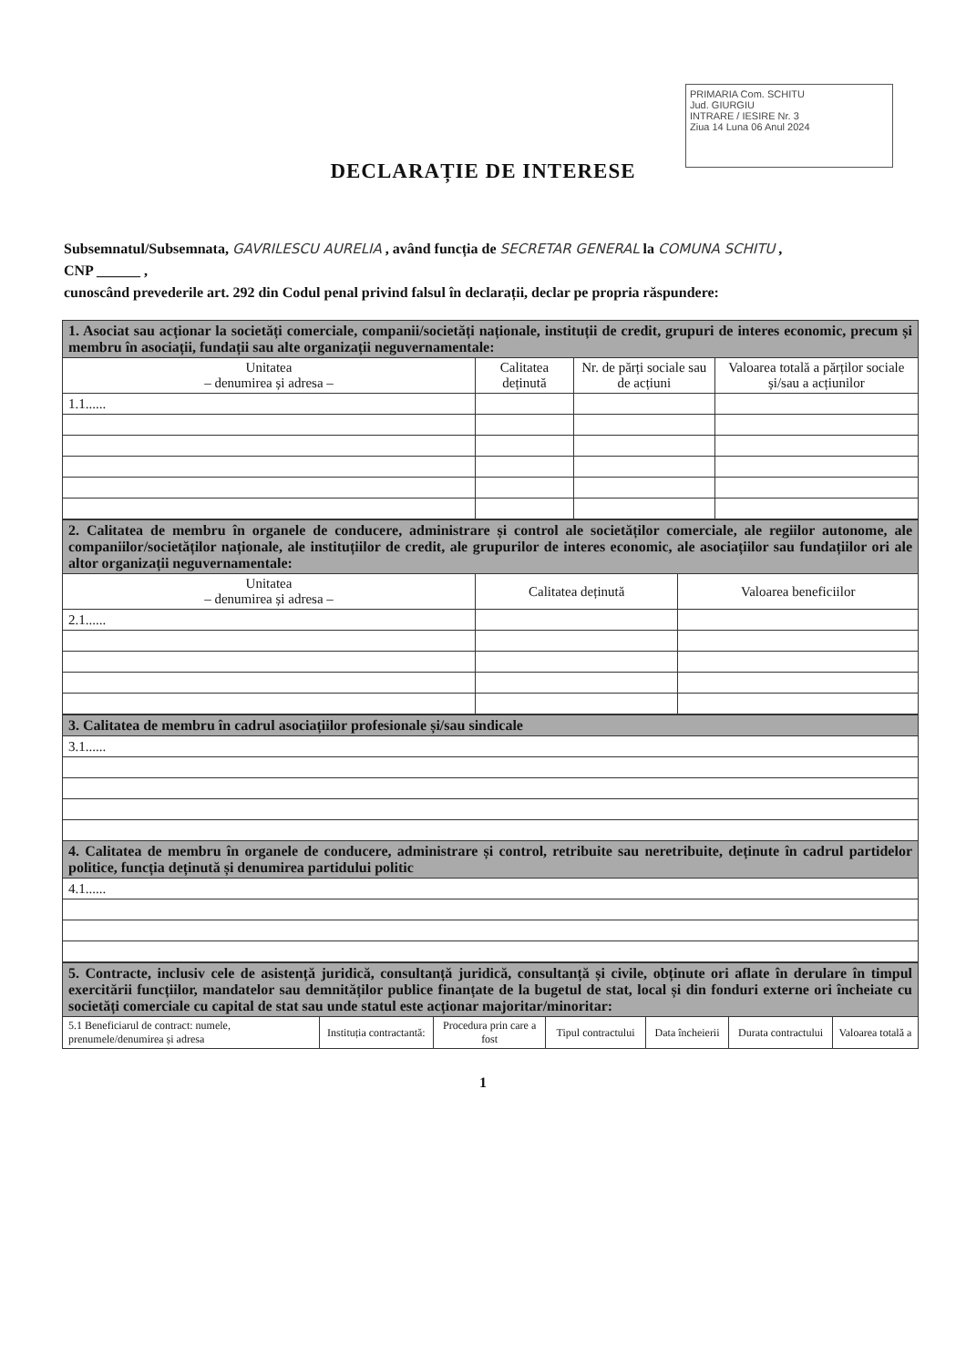PRIMARIA Com. SCHITU
Jud. GIURGIU
INTRARE / IESIRE Nr. 3
Ziua 14 Luna 06 Anul 2024
DECLARAȚIE DE INTERESE
Subsemnatul/Subsemnata, GAVRILESCU AURELIA , având funcția de SECRETAR GENERAL la COMUNA SCHITU ,
CNP ______ ,
cunoscând prevederile art. 292 din Codul penal privind falsul în declarații, declar pe propria răspundere:
| 1. Asociat sau acționar la societăți comerciale, companii/societăți naționale, instituții de credit, grupuri de interes economic, precum și membru în asociații, fundații sau alte organizații neguvernamentale: | | | |
| Unitatea – denumirea și adresa – | Calitatea deținută | Nr. de părți sociale sau de acțiuni | Valoarea totală a părților sociale și/sau a acțiunilor |
| 1.1...... | | | |
| 2. Calitatea de membru în organele de conducere, administrare și control ale societăților comerciale, ale regiilor autonome, ale companiilor/societăților naționale, ale instituțiilor de credit, ale grupurilor de interes economic, ale asociațiilor sau fundațiilor ori ale altor organizații neguvernamentale: | | |
| Unitatea – denumirea și adresa – | Calitatea deținută | Valoarea beneficiilor |
| 2.1...... | | |
| 3. Calitatea de membru în cadrul asociațiilor profesionale și/sau sindicale |
| 3.1...... |
| 4. Calitatea de membru în organele de conducere, administrare și control, retribuite sau neretribuite, deținute în cadrul partidelor politice, funcția deținută și denumirea partidului politic |
| 4.1...... |
| 5. Contracte, inclusiv cele de asistență juridică, consultanță juridică, consultanță și civile, obținute ori aflate în derulare în timpul exercitării funcțiilor, mandatelor sau demnităților publice finanțate de la bugetul de stat, local și din fonduri externe ori încheiate cu societăți comerciale cu capital de stat sau unde statul este acționar majoritar/minoritar: | | | | | | |
| 5.1 Beneficiarul de contract: numele, prenumele/denumirea și adresa | Instituția contractantă: | Procedura prin care a fost | Tipul contractului | Data încheierii | Durata contractului | Valoarea totală a |
1